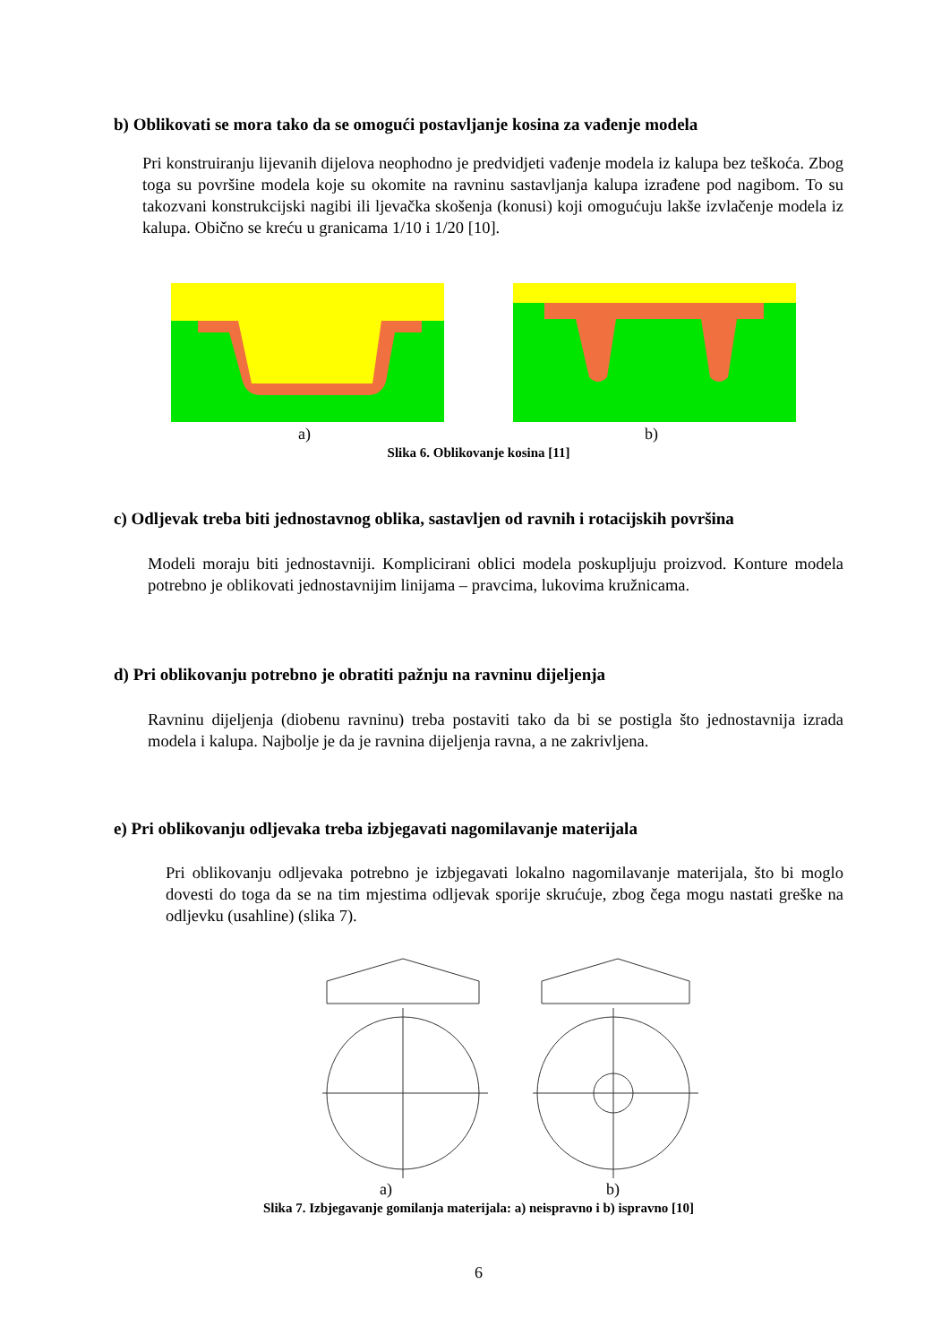b) Oblikovati se mora tako da se omogući postavljanje kosina za vađenje modela
Pri konstruiranju lijevanih dijelova neophodno je predvidjeti vađenje modela iz kalupa bez teškoća. Zbog toga su površine modela koje su okomite na ravninu sastavljanja kalupa izrađene pod nagibom. To su takozvani konstrukcijski nagibi ili ljevačka skošenja (konusi) koji omogućuju lakše izvlačenje modela iz kalupa. Obično se kreću u granicama 1/10 i 1/20 [10].
a) b)
Slika 6. Oblikovanje kosina [11]
c) Odljevak treba biti jednostavnog oblika, sastavljen od ravnih i rotacijskih površina
Modeli moraju biti jednostavniji. Komplicirani oblici modela poskupljuju proizvod. Konture modela potrebno je oblikovati jednostavnijim linijama – pravcima, lukovima kružnicama.
d) Pri oblikovanju potrebno je obratiti pažnju na ravninu dijeljenja
Ravninu dijeljenja (diobenu ravninu) treba postaviti tako da bi se postigla što jednostavnija izrada modela i kalupa. Najbolje je da je ravnina dijeljenja ravna, a ne zakrivljena.
e) Pri oblikovanju odljevaka treba izbjegavati nagomilavanje materijala
Pri oblikovanju odljevaka potrebno je izbjegavati lokalno nagomilavanje materijala, što bi moglo dovesti do toga da se na tim mjestima odljevak sporije skrućuje, zbog čega mogu nastati greške na odljevku (usahline) (slika 7).
a) b)
Slika 7. Izbjegavanje gomilanja materijala: a) neispravno i b) ispravno [10]
6